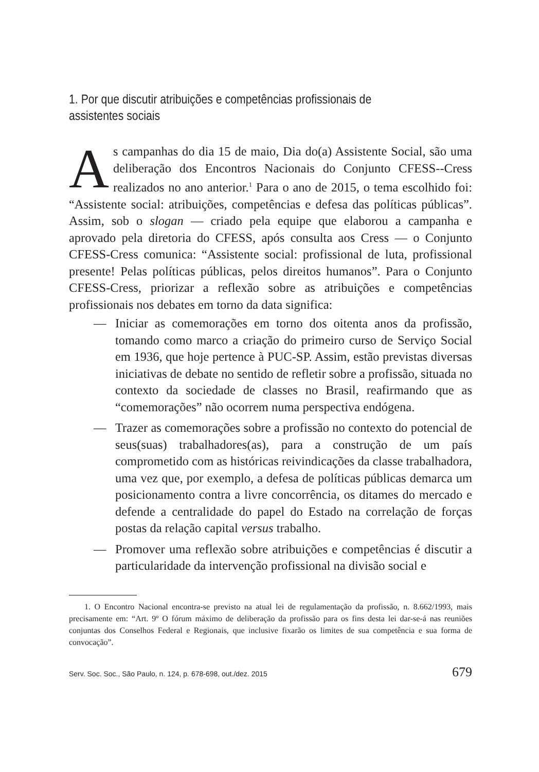1. Por que discutir atribuições e competências profissionais de assistentes sociais
As campanhas do dia 15 de maio, Dia do(a) Assistente Social, são uma deliberação dos Encontros Nacionais do Conjunto CFESS--Cress realizados no ano anterior.<sup>1</sup> Para o ano de 2015, o tema escolhido foi: “Assistente social: atribuições, competências e defesa das políticas públicas”. Assim, sob o slogan — criado pela equipe que elaborou a campanha e aprovado pela diretoria do CFESS, após consulta aos Cress — o Conjunto CFESS-Cress comunica: “Assistente social: profissional de luta, profissional presente! Pelas políticas públicas, pelos direitos humanos”. Para o Conjunto CFESS-Cress, priorizar a reflexão sobre as atribuições e competências profissionais nos debates em torno da data significa:
— Iniciar as comemorações em torno dos oitenta anos da profissão, tomando como marco a criação do primeiro curso de Serviço Social em 1936, que hoje pertence à PUC-SP. Assim, estão previstas diversas iniciativas de debate no sentido de refletir sobre a profissão, situada no contexto da sociedade de classes no Brasil, reafirmando que as “comemorações” não ocorrem numa perspectiva endógena.
— Trazer as comemorações sobre a profissão no contexto do potencial de seus(suas) trabalhadores(as), para a construção de um país comprometido com as históricas reivindicações da classe trabalhadora, uma vez que, por exemplo, a defesa de políticas públicas demarca um posicionamento contra a livre concorrência, os ditames do mercado e defende a centralidade do papel do Estado na correlação de forças postas da relação capital versus trabalho.
— Promover uma reflexão sobre atribuições e competências é discutir a particularidade da intervenção profissional na divisão social e
1. O Encontro Nacional encontra-se previsto na atual lei de regulamentação da profissão, n. 8.662/1993, mais precisamente em: “Art. 9º O fórum máximo de deliberação da profissão para os fins desta lei dar-se-á nas reuniões conjuntas dos Conselhos Federal e Regionais, que inclusive fixarão os limites de sua competência e sua forma de convocação”.
Serv. Soc. Soc., São Paulo, n. 124, p. 678-698, out./dez. 2015 679